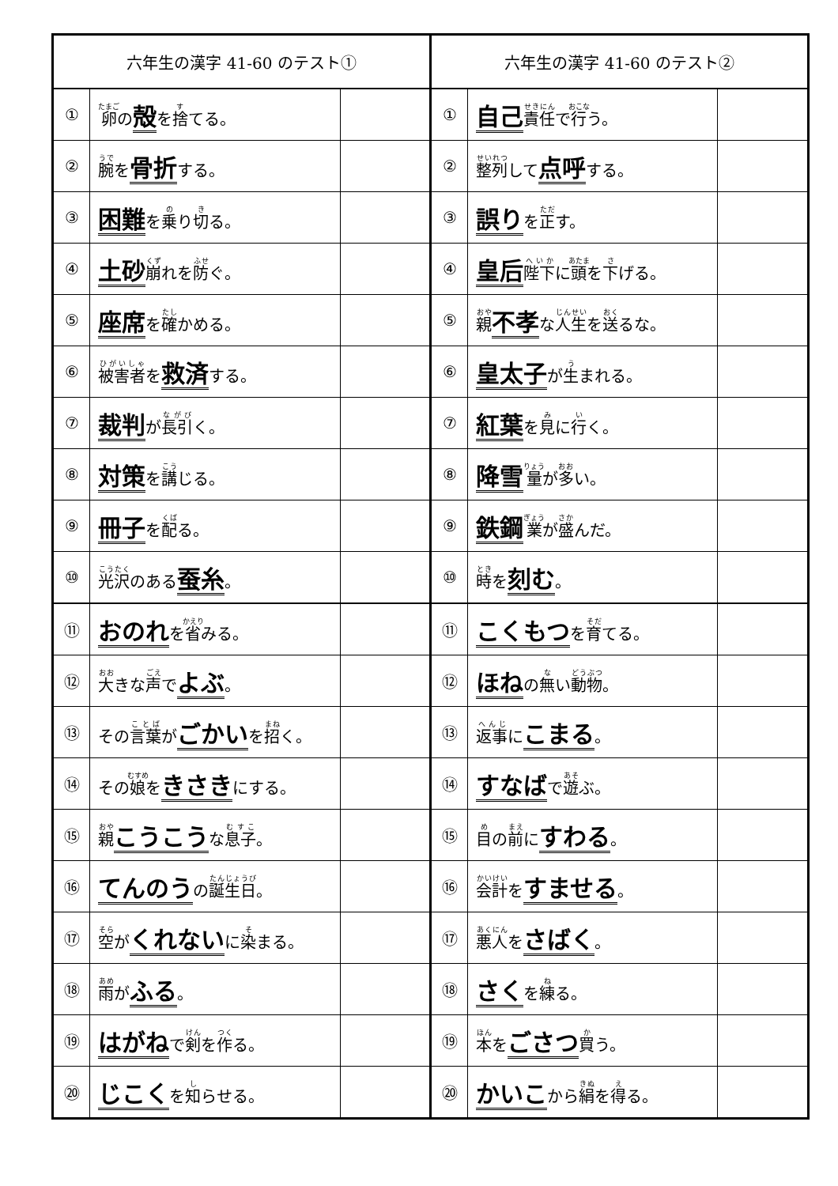| 六年生の漢字 41-60 のテスト① | | | 六年生の漢字 41-60 のテスト② | | |
| --- | --- | --- | --- | --- | --- |
| ① | 卵 の 殻 を 捨 てる。 | | ① | 自己 責任 で 行 う。 | |
| ② | 腕 を 骨折 する。 | | ② | 整列 して 点呼 する。 | |
| ③ | 困難 を 乗 り 切 る。 | | ③ | 誤り を 正 す。 | |
| ④ | 土砂 崩 れを 防 ぐ。 | | ④ | 皇后 陛下 に 頭 を 下 げる。 | |
| ⑤ | 座席 を 確 かめる。 | | ⑤ | 親 不孝 な 人生 を 送 るな。 | |
| ⑥ | 被害者 を 救済 する。 | | ⑥ | 皇太子 が 生 まれる。 | |
| ⑦ | 裁判 が 長引 く。 | | ⑦ | 紅葉 を 見 に 行 く。 | |
| ⑧ | 対策 を 講 じる。 | | ⑧ | 降雪 量 が 多 い。 | |
| ⑨ | 冊子 を 配 る。 | | ⑨ | 鉄鋼 業 が 盛 んだ。 | |
| ⑩ | 光沢 のある 蚕糸 。 | | ⑩ | 時 を 刻む 。 | |
| ⑪ | おのれ を 省 みる。 | | ⑪ | こくもつ を 育 てる。 | |
| ⑫ | 大 きな 声 で よぶ 。 | | ⑫ | ほね の 無 い 動物 。 | |
| ⑬ | その 言葉 が ごかい を 招 く。 | | ⑬ | 返事 に こまる 。 | |
| ⑭ | その 娘 を きさき にする。 | | ⑭ | すなば で 遊 ぶ。 | |
| ⑮ | 親 こうこう な 息子 。 | | ⑮ | 目 の 前 に すわる 。 | |
| ⑯ | てんのう の 誕生日 。 | | ⑯ | 会計 を すませる 。 | |
| ⑰ | 空 が くれない に 染 まる。 | | ⑰ | 悪人 を さばく 。 | |
| ⑱ | 雨 が ふる 。 | | ⑱ | さく を 練 る。 | |
| ⑲ | はがね で 剣 を 作 る。 | | ⑲ | 本 を ごさつ 買 う。 | |
| ⑳ | じこく を 知 らせる。 | | ⑳ | かいこ から 絹 を 得 る。 | |